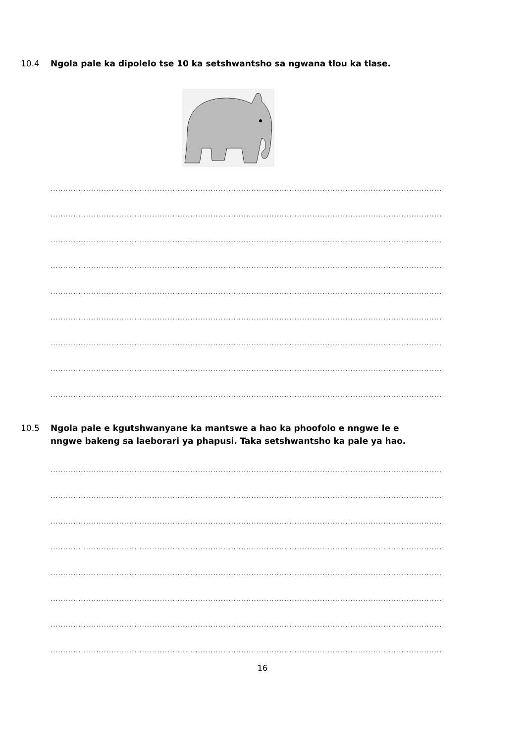10.4 Ngola pale ka dipolelo tse 10 ka setshwantsho sa ngwana tlou ka tlase.
..........................................................................................................................................................
..........................................................................................................................................................
..........................................................................................................................................................
..........................................................................................................................................................
..........................................................................................................................................................
..........................................................................................................................................................
..........................................................................................................................................................
..........................................................................................................................................................
..........................................................................................................................................................
10.5 Ngola pale e kgutshwanyane ka mantswe a hao ka phoofolo e nngwe le e
nngwe bakeng sa laeborari ya phapusi. Taka setshwantsho ka pale ya hao.
..........................................................................................................................................................
..........................................................................................................................................................
..........................................................................................................................................................
..........................................................................................................................................................
..........................................................................................................................................................
..........................................................................................................................................................
..........................................................................................................................................................
..........................................................................................................................................................
16